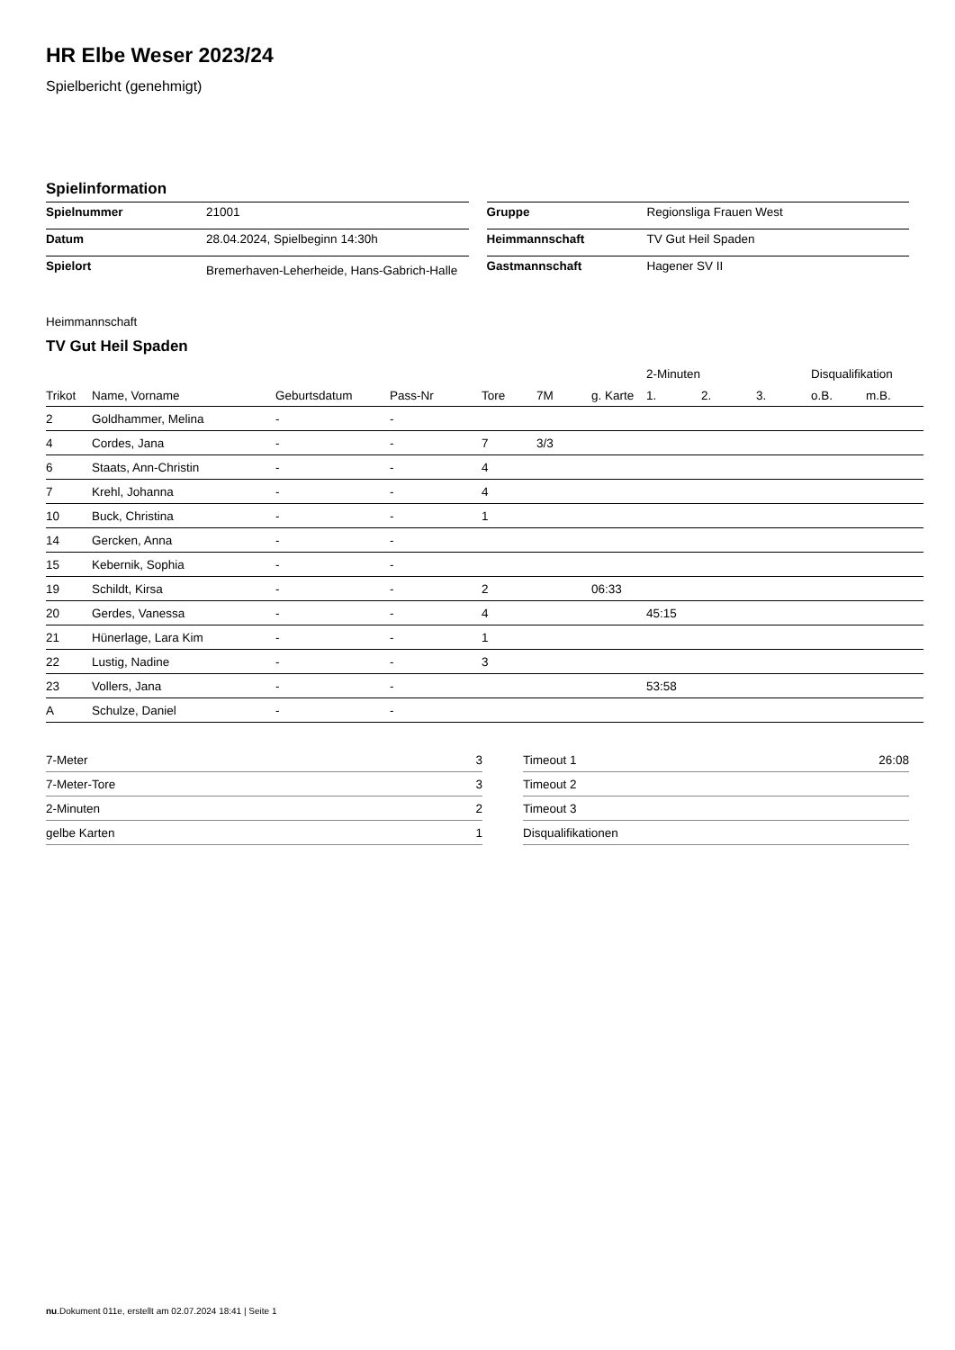HR Elbe Weser 2023/24
Spielbericht (genehmigt)
Spielinformation
| Spielnummer | 21001 |
| Datum | 28.04.2024, Spielbeginn 14:30h |
| Spielort | Bremerhaven-Leherheide, Hans-Gabrich-Halle |
| Gruppe | Regionsliga Frauen West |
| Heimmannschaft | TV Gut Heil Spaden |
| Gastmannschaft | Hagener SV II |
Heimmannschaft
TV Gut Heil Spaden
| | | | | | | | 2-Minuten | | | Disqualifikation | |
| --- | --- | --- | --- | --- | --- | --- | --- | --- | --- | --- | --- |
| Trikot | Name, Vorname | Geburtsdatum | Pass-Nr | Tore | 7M | g. Karte | 1. | 2. | 3. | o.B. | m.B. |
| 2 | Goldhammer, Melina | - | - | | | | | | | | |
| 4 | Cordes, Jana | - | - | 7 | 3/3 | | | | | | |
| 6 | Staats, Ann-Christin | - | - | 4 | | | | | | | |
| 7 | Krehl, Johanna | - | - | 4 | | | | | | | |
| 10 | Buck, Christina | - | - | 1 | | | | | | | |
| 14 | Gercken, Anna | - | - | | | | | | | | |
| 15 | Kebernik, Sophia | - | - | | | | | | | | |
| 19 | Schildt, Kirsa | - | - | 2 | | 06:33 | | | | | |
| 20 | Gerdes, Vanessa | - | - | 4 | | | 45:15 | | | | |
| 21 | Hünerlage, Lara Kim | - | - | 1 | | | | | | | |
| 22 | Lustig, Nadine | - | - | 3 | | | | | | | |
| 23 | Vollers, Jana | - | - | | | | 53:58 | | | | |
| A | Schulze, Daniel | - | - | | | | | | | | |
| 7-Meter | 3 |
| 7-Meter-Tore | 3 |
| 2-Minuten | 2 |
| gelbe Karten | 1 |
| Timeout 1 | 26:08 |
| Timeout 2 | |
| Timeout 3 | |
| Disqualifikationen | |
nu.Dokument 011e, erstellt am 02.07.2024 18:41 | Seite 1